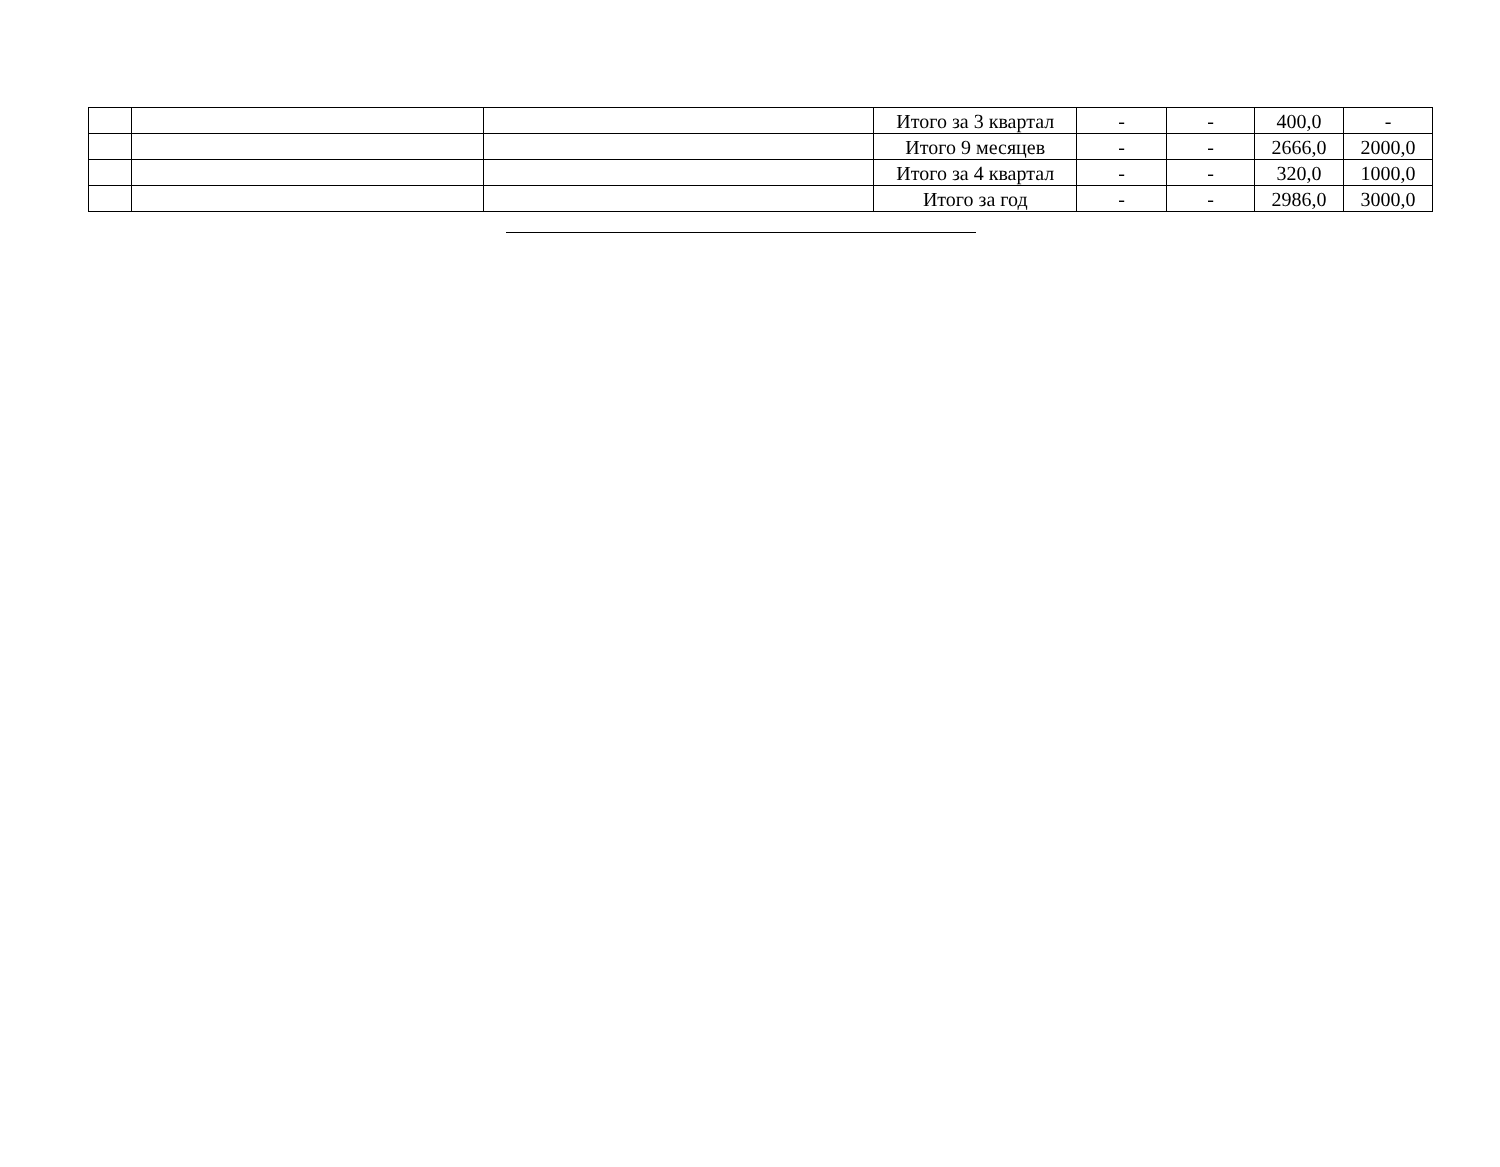| | | | Итого за 3 квартал | - | - | 400,0 | - |
| | | | Итого 9 месяцев | - | - | 2666,0 | 2000,0 |
| | | | Итого за 4 квартал | - | - | 320,0 | 1000,0 |
| | | | Итого за год | - | - | 2986,0 | 3000,0 |